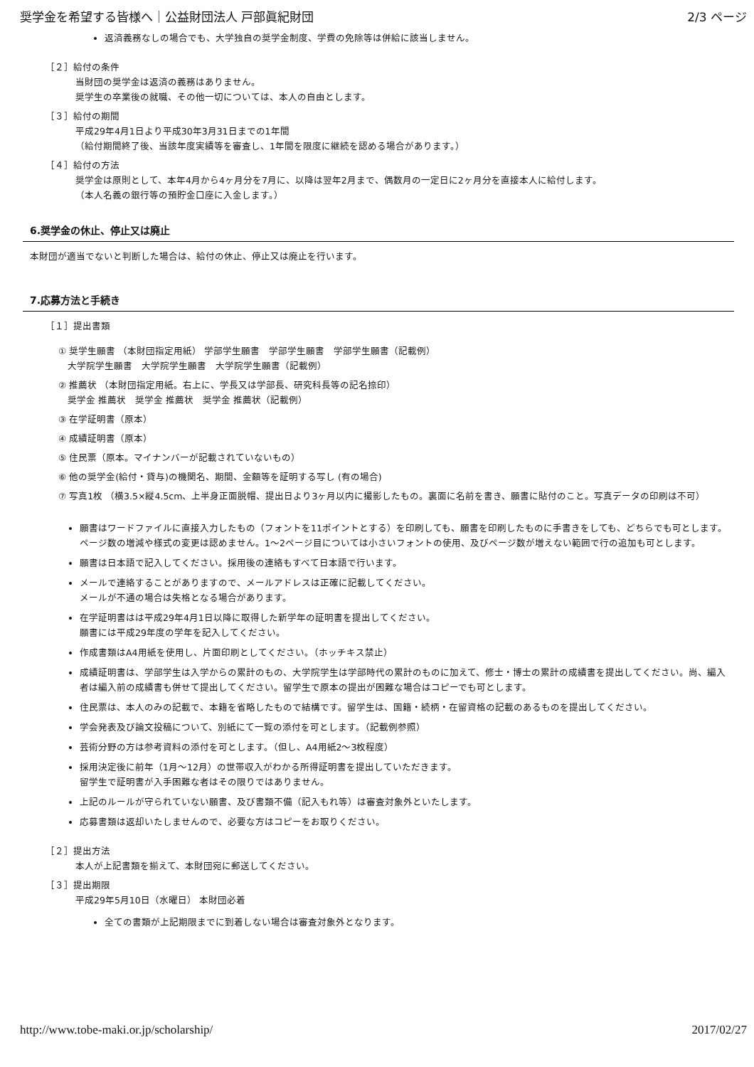奨学金を希望する皆様へ｜公益財団法人 戸部眞紀財団 2/3 ページ
返済義務なしの場合でも、大学独自の奨学金制度、学費の免除等は併給に該当しません。
［２］給付の条件
当財団の奨学金は返済の義務はありません。
奨学生の卒業後の就職、その他一切については、本人の自由とします。
［３］給付の期間
平成29年4月1日より平成30年3月31日までの1年間
（給付期間終了後、当該年度実績等を審査し、1年間を限度に継続を認める場合があります。）
［４］給付の方法
奨学金は原則として、本年4月から4ヶ月分を7月に、以降は翌年2月まで、偶数月の一定日に2ヶ月分を直接本人に給付します。
（本人名義の銀行等の預貯金口座に入金します。）
6.奨学金の休止、停止又は廃止
本財団が適当でないと判断した場合は、給付の休止、停止又は廃止を行います。
7.応募方法と手続き
［１］提出書類
① 奨学生願書 （本財団指定用紙） 学部学生願書　学部学生願書　学部学生願書（記載例）
　大学院学生願書　大学院学生願書　大学院学生願書（記載例）
② 推薦状 （本財団指定用紙。右上に、学長又は学部長、研究科長等の記名捺印）
　奨学金 推薦状　奨学金 推薦状　奨学金 推薦状（記載例）
③ 在学証明書（原本）
④ 成績証明書（原本）
⑤ 住民票（原本。マイナンバーが記載されていないもの）
⑥ 他の奨学金(給付・貸与)の機関名、期間、金額等を証明する写し (有の場合)
⑦ 写真1枚 （横3.5×縦4.5cm、上半身正面脱帽、提出日より3ヶ月以内に撮影したもの。裏面に名前を書き、願書に貼付のこと。写真データの印刷は不可）
願書はワードファイルに直接入力したもの（フォントを11ポイントとする）を印刷しても、願書を印刷したものに手書きをしても、どちらでも可とします。ページ数の増減や様式の変更は認めません。1～2ページ目については小さいフォントの使用、及びページ数が増えない範囲で行の追加も可とします。
願書は日本語で記入してください。採用後の連絡もすべて日本語で行います。
メールで連絡することがありますので、メールアドレスは正確に記載してください。
メールが不通の場合は失格となる場合があります。
在学証明書はは平成29年4月1日以降に取得した新学年の証明書を提出してください。
願書には平成29年度の学年を記入してください。
作成書類はA4用紙を使用し、片面印刷としてください。（ホッチキス禁止）
成績証明書は、学部学生は入学からの累計のもの、大学院学生は学部時代の累計のものに加えて、修士・博士の累計の成績書を提出してください。尚、編入者は編入前の成績書も併せて提出してください。留学生で原本の提出が困難な場合はコピーでも可とします。
住民票は、本人のみの記載で、本籍を省略したもので結構です。留学生は、国籍・続柄・在留資格の記載のあるものを提出してください。
学会発表及び論文投稿について、別紙にて一覧の添付を可とします。（記載例参照）
芸術分野の方は参考資料の添付を可とします。（但し、A4用紙2～3枚程度）
採用決定後に前年（1月～12月）の世帯収入がわかる所得証明書を提出していただきます。
留学生で証明書が入手困難な者はその限りではありません。
上記のルールが守られていない願書、及び書類不備（記入もれ等）は審査対象外といたします。
応募書類は返却いたしませんので、必要な方はコピーをお取りください。
［２］提出方法
本人が上記書類を揃えて、本財団宛に郵送してください。
［３］提出期限
平成29年5月10日（水曜日） 本財団必着
全ての書類が上記期限までに到着しない場合は審査対象外となります。
http://www.tobe-maki.or.jp/scholarship/ 2017/02/27